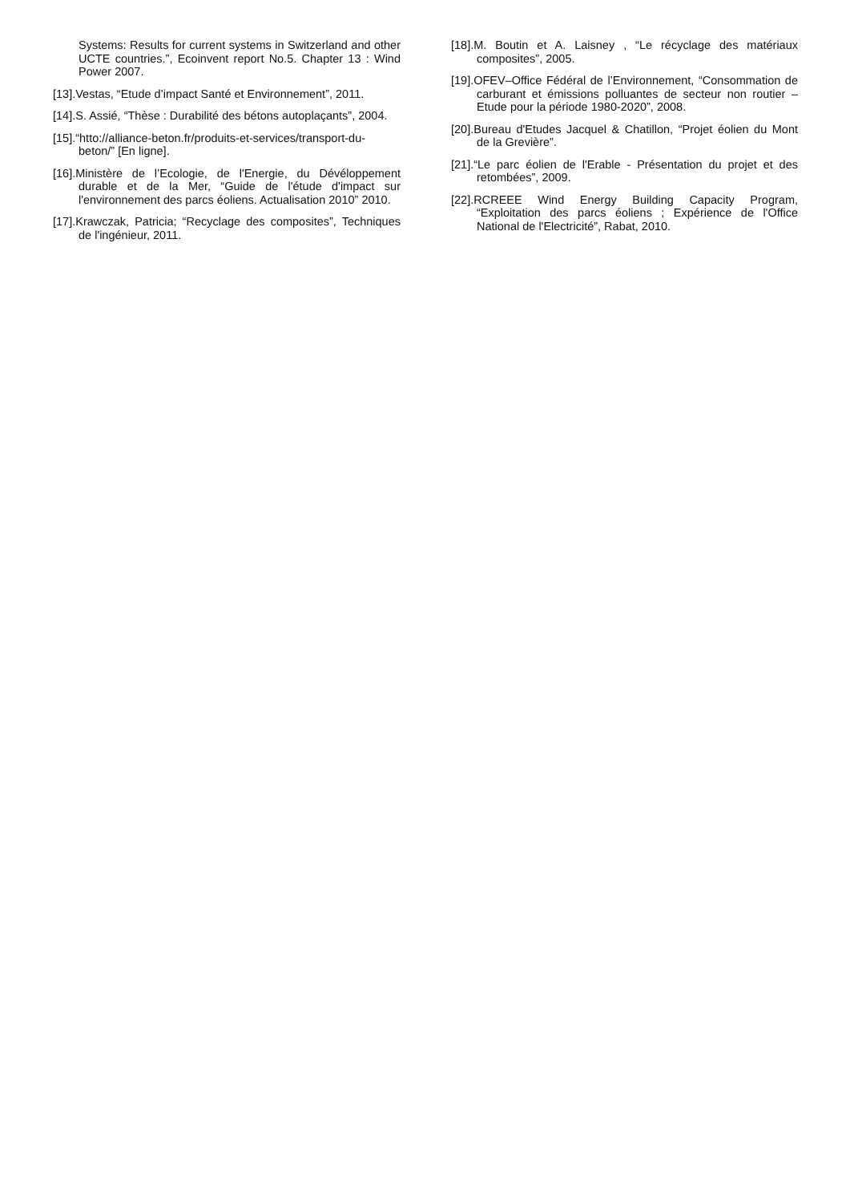Systems: Results for current systems in Switzerland and other UCTE countries.”, Ecoinvent report No.5. Chapter 13 : Wind Power 2007.
[13].Vestas, “Etude d’impact Santé et Environnement”, 2011.
[14].S. Assié, “Thèse : Durabilité des bétons autoplaçants”, 2004.
[15].“htto://alliance-beton.fr/produits-et-services/transport-du-beton/” [En ligne].
[16].Ministère de l’Ecologie, de l'Energie, du Dévéloppement durable et de la Mer, “Guide de l'étude d'impact sur l'environnement des parcs éoliens. Actualisation 2010” 2010.
[17].Krawczak, Patricia; “Recyclage des composites”, Techniques de l'ingénieur, 2011.
[18].M. Boutin et A. Laisney , “Le récyclage des matériaux composites”, 2005.
[19].OFEV–Office Fédéral de l’Environnement, “Consommation de carburant et émissions polluantes de secteur non routier – Etude pour la période 1980-2020”, 2008.
[20].Bureau d'Etudes Jacquel & Chatillon, “Projet éolien du Mont de la Grevière”.
[21].“Le parc éolien de l'Erable - Présentation du projet et des retombées”, 2009.
[22].RCREEE Wind Energy Building Capacity Program, “Exploitation des parcs éoliens ; Expérience de l'Office National de l'Electricité”, Rabat, 2010.